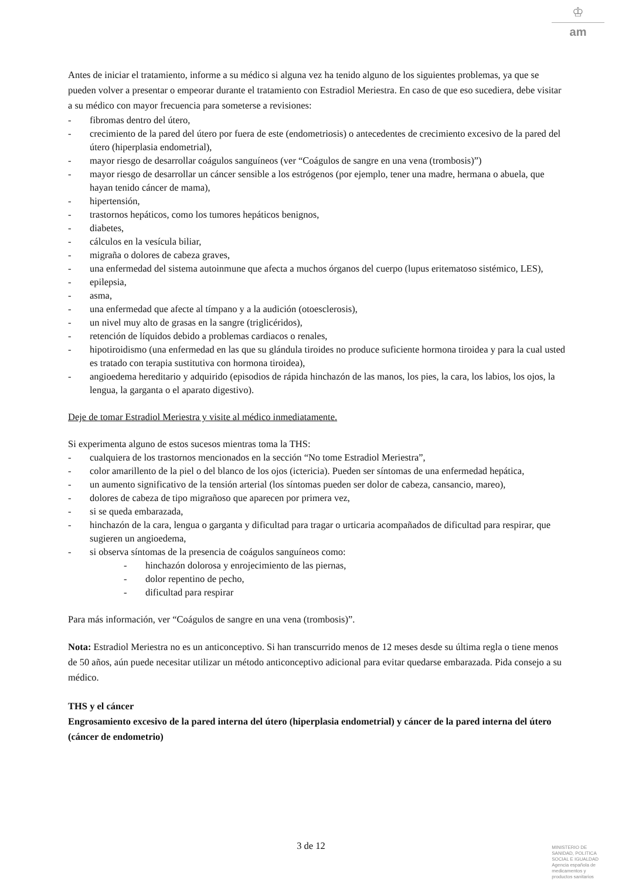♔
am
Antes de iniciar el tratamiento, informe a su médico si alguna vez ha tenido alguno de los siguientes problemas, ya que se pueden volver a presentar o empeorar durante el tratamiento con Estradiol Meriestra. En caso de que eso sucediera, debe visitar a su médico con mayor frecuencia para someterse a revisiones:
- fibromas dentro del útero,
- crecimiento de la pared del útero por fuera de este (endometriosis) o antecedentes de crecimiento excesivo de la pared del útero (hiperplasia endometrial),
- mayor riesgo de desarrollar coágulos sanguíneos (ver “Coágulos de sangre en una vena (trombosis)”)
- mayor riesgo de desarrollar un cáncer sensible a los estrógenos (por ejemplo, tener una madre, hermana o abuela, que hayan tenido cáncer de mama),
- hipertensión,
- trastornos hepáticos, como los tumores hepáticos benignos,
- diabetes,
- cálculos en la vesícula biliar,
- migraña o dolores de cabeza graves,
- una enfermedad del sistema autoinmune que afecta a muchos órganos del cuerpo (lupus eritematoso sistémico, LES),
- epilepsia,
- asma,
- una enfermedad que afecte al tímpano y a la audición (otoesclerosis),
- un nivel muy alto de grasas en la sangre (triglicéridos),
- retención de líquidos debido a problemas cardiacos o renales,
- hipotiroidismo (una enfermedad en las que su glándula tiroides no produce suficiente hormona tiroidea y para la cual usted es tratado con terapia sustitutiva con hormona tiroidea),
- angioedema hereditario y adquirido (episodios de rápida hinchazón de las manos, los pies, la cara, los labios, los ojos, la lengua, la garganta o el aparato digestivo).
Deje de tomar Estradiol Meriestra y visite al médico inmediatamente.
Si experimenta alguno de estos sucesos mientras toma la THS:
- cualquiera de los trastornos mencionados en la sección “No tome Estradiol Meriestra”,
- color amarillento de la piel o del blanco de los ojos (ictericia). Pueden ser síntomas de una enfermedad hepática,
- un aumento significativo de la tensión arterial (los síntomas pueden ser dolor de cabeza, cansancio, mareo),
- dolores de cabeza de tipo migrañoso que aparecen por primera vez,
- si se queda embarazada,
- hinchazón de la cara, lengua o garganta y dificultad para tragar o urticaria acompañados de dificultad para respirar, que sugieren un angioedema,
- si observa síntomas de la presencia de coágulos sanguíneos como:
- hinchazón dolorosa y enrojecimiento de las piernas,
- dolor repentino de pecho,
- dificultad para respirar
Para más información, ver “Coágulos de sangre en una vena (trombosis)”.
Nota: Estradiol Meriestra no es un anticonceptivo. Si han transcurrido menos de 12 meses desde su última regla o tiene menos de 50 años, aún puede necesitar utilizar un método anticonceptivo adicional para evitar quedarse embarazada. Pida consejo a su médico.
THS y el cáncer
Engrosamiento excesivo de la pared interna del útero (hiperplasia endometrial) y cáncer de la pared interna del útero (cáncer de endometrio)
3 de 12
MINISTERIO DE
SANIDAD, POLITICA
SOCIAL E IGUALDAD
Agencia española de
medicamentos y
productos sanitarios